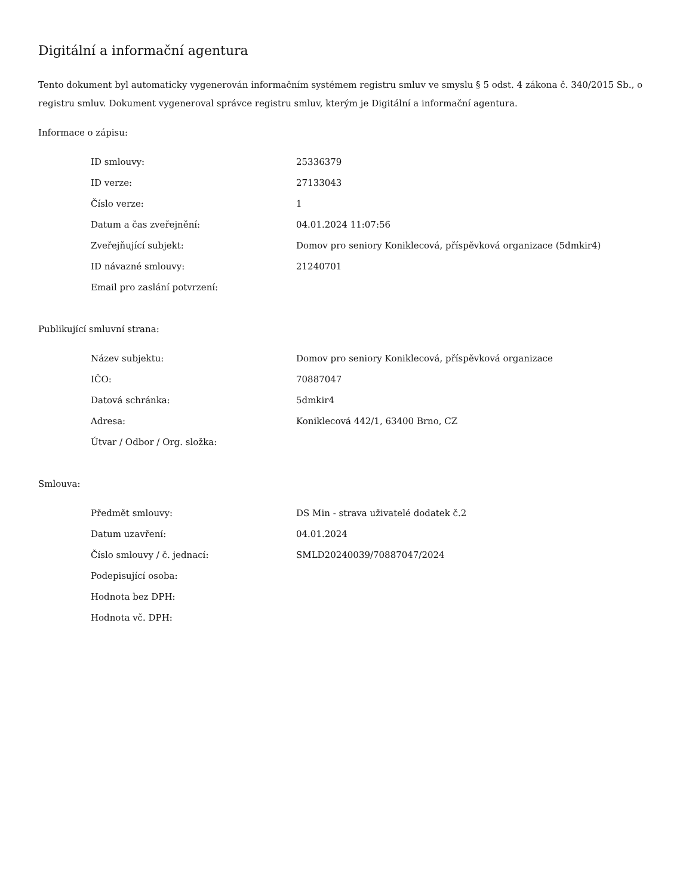Digitální a informační agentura
Tento dokument byl automaticky vygenerován informačním systémem registru smluv ve smyslu § 5 odst. 4 zákona č. 340/2015 Sb., o registru smluv. Dokument vygeneroval správce registru smluv, kterým je Digitální a informační agentura.
Informace o zápisu:
| ID smlouvy: | 25336379 |
| ID verze: | 27133043 |
| Číslo verze: | 1 |
| Datum a čas zveřejnění: | 04.01.2024 11:07:56 |
| Zveřejňující subjekt: | Domov pro seniory Koniklecová, příspěvková organizace (5dmkir4) |
| ID návazné smlouvy: | 21240701 |
| Email pro zaslání potvrzení: | |
Publikující smluvní strana:
| Název subjektu: | Domov pro seniory Koniklecová, příspěvková organizace |
| IČO: | 70887047 |
| Datová schránka: | 5dmkir4 |
| Adresa: | Koniklecová 442/1, 63400 Brno, CZ |
| Útvar / Odbor / Org. složka: | |
Smlouva:
| Předmět smlouvy: | DS Min - strava uživatelé dodatek č.2 |
| Datum uzavření: | 04.01.2024 |
| Číslo smlouvy / č. jednací: | SMLD20240039/70887047/2024 |
| Podepisující osoba: | |
| Hodnota bez DPH: | |
| Hodnota vč. DPH: | |